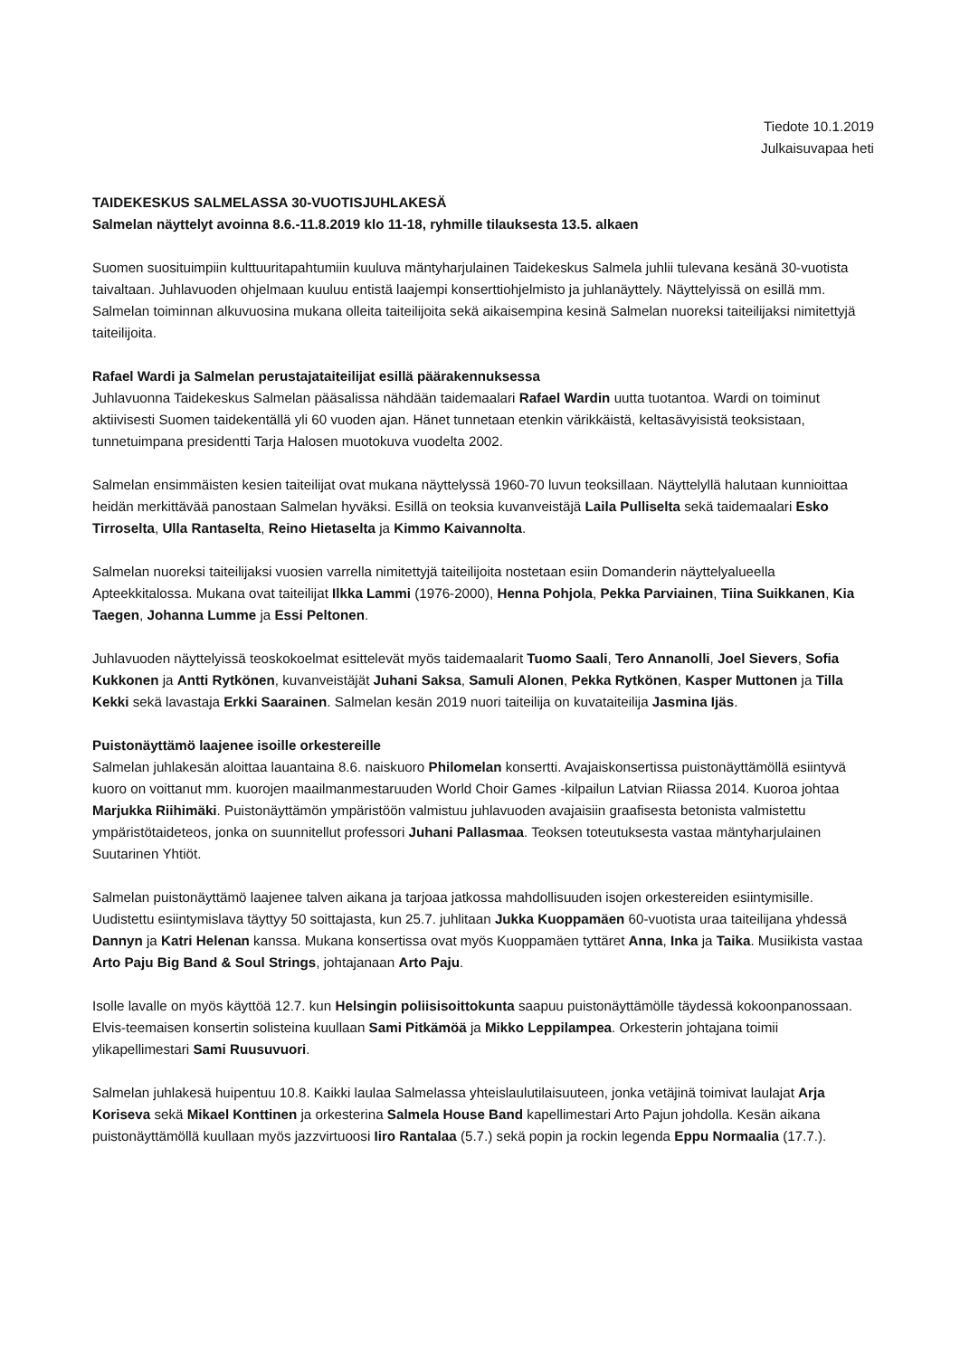Tiedote 10.1.2019
Julkaisuvapaa heti
TAIDEKESKUS SALMELASSA 30-VUOTISJUHLAKESÄ
Salmelan näyttelyt avoinna 8.6.-11.8.2019 klo 11-18, ryhmille tilauksesta 13.5. alkaen
Suomen suosituimpiin kulttuuritapahtumiin kuuluva mäntyharjulainen Taidekeskus Salmela juhlii tulevana kesänä 30-vuotista taivaltaan. Juhlavuoden ohjelmaan kuuluu entistä laajempi konserttiohjelmisto ja juhlanäyttely. Näyttelyissä on esillä mm. Salmelan toiminnan alkuvuosina mukana olleita taiteilijoita sekä aikaisempina kesinä Salmelan nuoreksi taiteilijaksi nimitettyjä taiteilijoita.
Rafael Wardi ja Salmelan perustajataiteilijat esillä päärakennuksessa
Juhlavuonna Taidekeskus Salmelan pääsalissa nähdään taidemaalari Rafael Wardin uutta tuotantoa. Wardi on toiminut aktiivisesti Suomen taidekentällä yli 60 vuoden ajan. Hänet tunnetaan etenkin värikkäistä, keltasävyisistä teoksistaan, tunnetuimpana presidentti Tarja Halosen muotokuva vuodelta 2002.
Salmelan ensimmäisten kesien taiteilijat ovat mukana näyttelyssä 1960-70 luvun teoksillaan. Näyttelyllä halutaan kunnioittaa heidän merkittävää panostaan Salmelan hyväksi. Esillä on teoksia kuvanveistäjä Laila Pulliselta sekä taidemaalari Esko Tirroselta, Ulla Rantaselta, Reino Hietaselta ja Kimmo Kaivannolta.
Salmelan nuoreksi taiteilijaksi vuosien varrella nimitettyjä taiteilijoita nostetaan esiin Domanderin näyttelyalueella Apteekkitalossa. Mukana ovat taiteilijat Ilkka Lammi (1976-2000), Henna Pohjola, Pekka Parviainen, Tiina Suikkanen, Kia Taegen, Johanna Lumme ja Essi Peltonen.
Juhlavuoden näyttelyissä teoskokoelmat esittelevät myös taidemaalarit Tuomo Saali, Tero Annanolli, Joel Sievers, Sofia Kukkonen ja Antti Rytkönen, kuvanveistäjät Juhani Saksa, Samuli Alonen, Pekka Rytkönen, Kasper Muttonen ja Tilla Kekki sekä lavastaja Erkki Saarainen. Salmelan kesän 2019 nuori taiteilija on kuvataiteilija Jasmina Ijäs.
Puistonäyttämö laajenee isoille orkestereille
Salmelan juhlakesän aloittaa lauantaina 8.6. naiskuoro Philomelan konsertti. Avajaiskonsertissa puistonäyttämöllä esiintyvä kuoro on voittanut mm. kuorojen maailmanmestaruuden World Choir Games -kilpailun Latvian Riiassa 2014. Kuoroa johtaa Marjukka Riihimäki. Puistonäyttämön ympäristöön valmistuu juhlavuoden avajaisiin graafisesta betonista valmistettu ympäristötaideteos, jonka on suunnitellut professori Juhani Pallasmaa. Teoksen toteutuksesta vastaa mäntyharjulainen Suutarinen Yhtiöt.
Salmelan puistonäyttämö laajenee talven aikana ja tarjoaa jatkossa mahdollisuuden isojen orkestereiden esiintymisille. Uudistettu esiintymislava täyttyy 50 soittajasta, kun 25.7. juhlitaan Jukka Kuoppamäen 60-vuotista uraa taiteilijana yhdessä Dannyn ja Katri Helenan kanssa. Mukana konsertissa ovat myös Kuoppamäen tyttäret Anna, Inka ja Taika. Musiikista vastaa Arto Paju Big Band & Soul Strings, johtajanaan Arto Paju.
Isolle lavalle on myös käyttöä 12.7. kun Helsingin poliisisoittokunta saapuu puistonäyttämölle täydessä kokoonpanossaan. Elvis-teemaisen konsertin solisteina kuullaan Sami Pitkämöä ja Mikko Leppilampea. Orkesterin johtajana toimii ylikapellimestari Sami Ruusuvuori.
Salmelan juhlakesä huipentuu 10.8. Kaikki laulaa Salmelassa yhteislaulutilaisuuteen, jonka vetäjinä toimivat laulajat Arja Koriseva sekä Mikael Konttinen ja orkesterina Salmela House Band kapellimestari Arto Pajun johdolla. Kesän aikana puistonäyttämöllä kuullaan myös jazzvirtuoosi Iiro Rantalaa (5.7.) sekä popin ja rockin legenda Eppu Normaalia (17.7.).